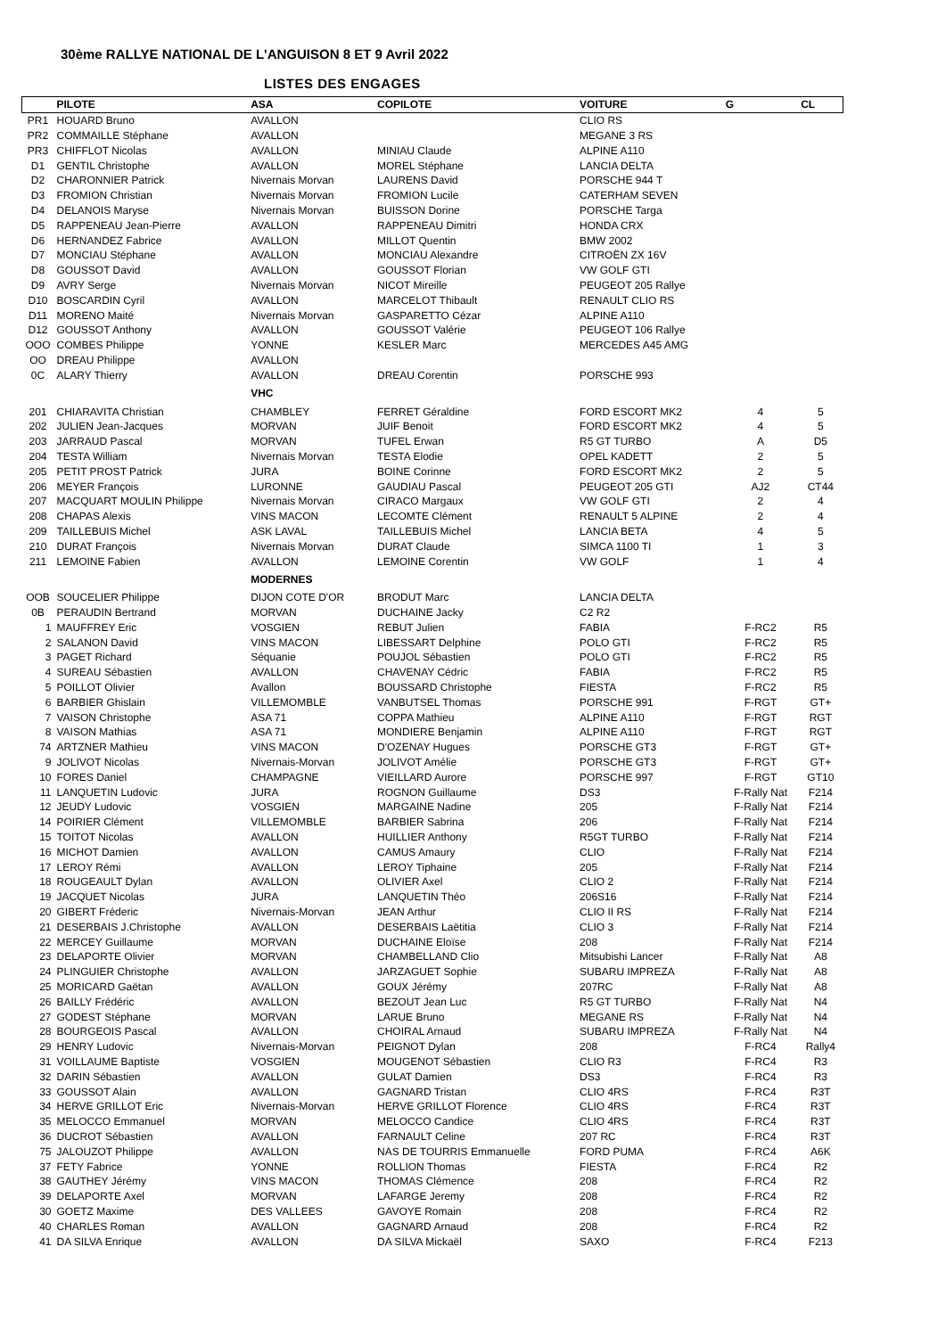30ème RALLYE NATIONAL DE L'ANGUISON 8 ET 9 Avril 2022
LISTES DES ENGAGES
| | PILOTE | ASA | COPILOTE | VOITURE | G | CL |
| --- | --- | --- | --- | --- | --- | --- |
| PR1 | HOUARD Bruno | AVALLON | | CLIO RS | | |
| PR2 | COMMAILLE Stéphane | AVALLON | | MEGANE 3 RS | | |
| PR3 | CHIFFLOT Nicolas | AVALLON | MINIAU Claude | ALPINE A110 | | |
| D1 | GENTIL Christophe | AVALLON | MOREL Stéphane | LANCIA DELTA | | |
| D2 | CHARONNIER Patrick | Nivernais Morvan | LAURENS David | PORSCHE 944 T | | |
| D3 | FROMION Christian | Nivernais Morvan | FROMION Lucile | CATERHAM SEVEN | | |
| D4 | DELANOIS Maryse | Nivernais Morvan | BUISSON Dorine | PORSCHE Targa | | |
| D5 | RAPPENEAU Jean-Pierre | AVALLON | RAPPENEAU Dimitri | HONDA CRX | | |
| D6 | HERNANDEZ Fabrice | AVALLON | MILLOT Quentin | BMW 2002 | | |
| D7 | MONCIAU Stéphane | AVALLON | MONCIAU Alexandre | CITROËN ZX 16V | | |
| D8 | GOUSSOT David | AVALLON | GOUSSOT Florian | VW GOLF GTI | | |
| D9 | AVRY Serge | Nivernais Morvan | NICOT Mireille | PEUGEOT 205 Rallye | | |
| D10 | BOSCARDIN Cyril | AVALLON | MARCELOT Thibault | RENAULT CLIO RS | | |
| D11 | MORENO Maité | Nivernais Morvan | GASPARETTO Cézar | ALPINE A110 | | |
| D12 | GOUSSOT Anthony | AVALLON | GOUSSOT Valérie | PEUGEOT 106 Rallye | | |
| OOO | COMBES Philippe | YONNE | KESLER Marc | MERCEDES A45 AMG | | |
| OO | DREAU Philippe | AVALLON | | | | |
| 0C | ALARY Thierry | AVALLON | DREAU Corentin | PORSCHE 993 | | |
| | | VHC | | | | |
| 201 | CHIARAVITA Christian | CHAMBLEY | FERRET Géraldine | FORD ESCORT MK2 | 4 | 5 |
| 202 | JULIEN Jean-Jacques | MORVAN | JUIF Benoit | FORD ESCORT MK2 | 4 | 5 |
| 203 | JARRAUD Pascal | MORVAN | TUFEL Erwan | R5 GT TURBO | A | D5 |
| 204 | TESTA William | Nivernais Morvan | TESTA Elodie | OPEL KADETT | 2 | 5 |
| 205 | PETIT PROST Patrick | JURA | BOINE Corinne | FORD ESCORT MK2 | 2 | 5 |
| 206 | MEYER François | LURONNE | GAUDIAU Pascal | PEUGEOT 205 GTI | AJ2 | CT44 |
| 207 | MACQUART MOULIN Philippe | Nivernais Morvan | CIRACO Margaux | VW GOLF GTI | 2 | 4 |
| 208 | CHAPAS Alexis | VINS MACON | LECOMTE Clément | RENAULT 5 ALPINE | 2 | 4 |
| 209 | TAILLEBUIS Michel | ASK LAVAL | TAILLEBUIS Michel | LANCIA BETA | 4 | 5 |
| 210 | DURAT François | Nivernais Morvan | DURAT Claude | SIMCA 1100 TI | 1 | 3 |
| 211 | LEMOINE Fabien | AVALLON | LEMOINE Corentin | VW GOLF | 1 | 4 |
| | | MODERNES | | | | |
| OOB | SOUCELIER Philippe | DIJON COTE D'OR | BRODUT Marc | LANCIA DELTA | | |
| 0B | PERAUDIN Bertrand | MORVAN | DUCHAINE Jacky | C2 R2 | | |
| 1 | MAUFFREY Eric | VOSGIEN | REBUT Julien | FABIA | F-RC2 | R5 |
| 2 | SALANON David | VINS MACON | LIBESSART Delphine | POLO GTI | F-RC2 | R5 |
| 3 | PAGET Richard | Séquanie | POUJOL Sébastien | POLO GTI | F-RC2 | R5 |
| 4 | SUREAU Sébastien | AVALLON | CHAVENAY Cédric | FABIA | F-RC2 | R5 |
| 5 | POILLOT Olivier | Avallon | BOUSSARD Christophe | FIESTA | F-RC2 | R5 |
| 6 | BARBIER Ghislain | VILLEMOMBLE | VANBUTSEL Thomas | PORSCHE 991 | F-RGT | GT+ |
| 7 | VAISON Christophe | ASA 71 | COPPA Mathieu | ALPINE A110 | F-RGT | RGT |
| 8 | VAISON Mathias | ASA 71 | MONDIERE Benjamin | ALPINE A110 | F-RGT | RGT |
| 74 | ARTZNER Mathieu | VINS MACON | D'OZENAY Hugues | PORSCHE GT3 | F-RGT | GT+ |
| 9 | JOLIVOT Nicolas | Nivernais-Morvan | JOLIVOT Amélie | PORSCHE GT3 | F-RGT | GT+ |
| 10 | FORES Daniel | CHAMPAGNE | VIEILLARD Aurore | PORSCHE 997 | F-RGT | GT10 |
| 11 | LANQUETIN Ludovic | JURA | ROGNON Guillaume | DS3 | F-Rally Nat | F214 |
| 12 | JEUDY Ludovic | VOSGIEN | MARGAINE Nadine | 205 | F-Rally Nat | F214 |
| 14 | POIRIER Clément | VILLEMOMBLE | BARBIER Sabrina | 206 | F-Rally Nat | F214 |
| 15 | TOITOT Nicolas | AVALLON | HUILLIER Anthony | R5GT TURBO | F-Rally Nat | F214 |
| 16 | MICHOT Damien | AVALLON | CAMUS Amaury | CLIO | F-Rally Nat | F214 |
| 17 | LEROY Rémi | AVALLON | LEROY Tiphaine | 205 | F-Rally Nat | F214 |
| 18 | ROUGEAULT Dylan | AVALLON | OLIVIER Axel | CLIO 2 | F-Rally Nat | F214 |
| 19 | JACQUET Nicolas | JURA | LANQUETIN Théo | 206S16 | F-Rally Nat | F214 |
| 20 | GIBERT Fréderic | Nivernais-Morvan | JEAN Arthur | CLIO II RS | F-Rally Nat | F214 |
| 21 | DESERBAIS J.Christophe | AVALLON | DESERBAIS Laëtitia | CLIO 3 | F-Rally Nat | F214 |
| 22 | MERCEY Guillaume | MORVAN | DUCHAINE Eloïse | 208 | F-Rally Nat | F214 |
| 23 | DELAPORTE Olivier | MORVAN | CHAMBELLAND Clio | Mitsubishi Lancer | F-Rally Nat | A8 |
| 24 | PLINGUIER Christophe | AVALLON | JARZAGUET Sophie | SUBARU IMPREZA | F-Rally Nat | A8 |
| 25 | MORICARD Gaëtan | AVALLON | GOUX Jérémy | 207RC | F-Rally Nat | A8 |
| 26 | BAILLY Frédéric | AVALLON | BEZOUT Jean Luc | R5 GT TURBO | F-Rally Nat | N4 |
| 27 | GODEST Stéphane | MORVAN | LARUE Bruno | MEGANE RS | F-Rally Nat | N4 |
| 28 | BOURGEOIS Pascal | AVALLON | CHOIRAL Arnaud | SUBARU IMPREZA | F-Rally Nat | N4 |
| 29 | HENRY Ludovic | Nivernais-Morvan | PEIGNOT Dylan | 208 | F-RC4 | Rally4 |
| 31 | VOILLAUME Baptiste | VOSGIEN | MOUGENOT Sébastien | CLIO R3 | F-RC4 | R3 |
| 32 | DARIN Sébastien | AVALLON | GULAT Damien | DS3 | F-RC4 | R3 |
| 33 | GOUSSOT Alain | AVALLON | GAGNARD Tristan | CLIO 4RS | F-RC4 | R3T |
| 34 | HERVE GRILLOT Eric | Nivernais-Morvan | HERVE GRILLOT Florence | CLIO 4RS | F-RC4 | R3T |
| 35 | MELOCCO Emmanuel | MORVAN | MELOCCO Candice | CLIO 4RS | F-RC4 | R3T |
| 36 | DUCROT Sébastien | AVALLON | FARNAULT Celine | 207 RC | F-RC4 | R3T |
| 75 | JALOUZOT Philippe | AVALLON | NAS DE TOURRIS Emmanuelle | FORD PUMA | F-RC4 | A6K |
| 37 | FETY Fabrice | YONNE | ROLLION Thomas | FIESTA | F-RC4 | R2 |
| 38 | GAUTHEY Jérémy | VINS MACON | THOMAS Clémence | 208 | F-RC4 | R2 |
| 39 | DELAPORTE Axel | MORVAN | LAFARGE Jeremy | 208 | F-RC4 | R2 |
| 30 | GOETZ Maxime | DES VALLEES | GAVOYE Romain | 208 | F-RC4 | R2 |
| 40 | CHARLES Roman | AVALLON | GAGNARD Arnaud | 208 | F-RC4 | R2 |
| 41 | DA SILVA Enrique | AVALLON | DA SILVA Mickaël | SAXO | F-RC4 | F213 |